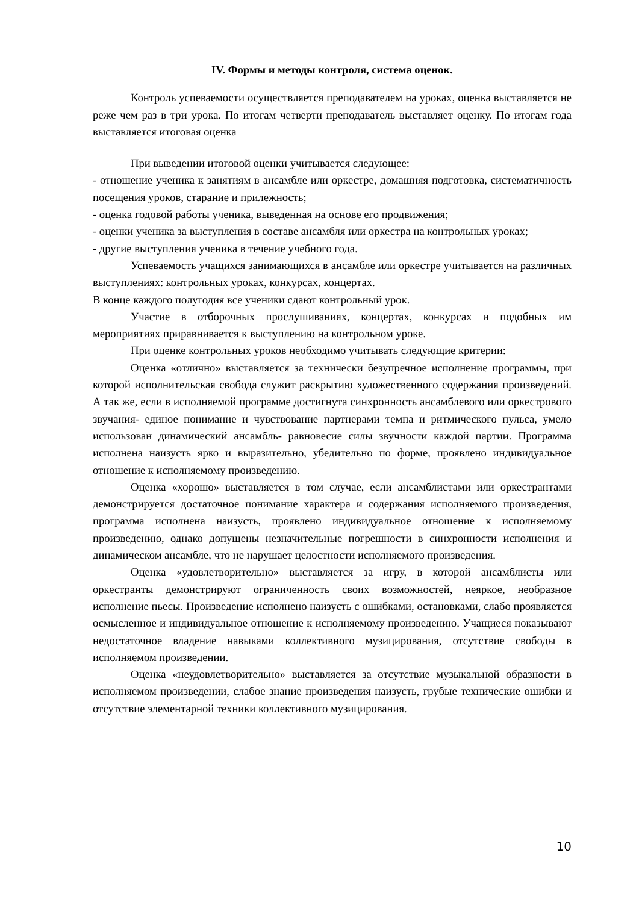IV. Формы и методы контроля, система оценок.
Контроль успеваемости осуществляется преподавателем на уроках, оценка выставляется не реже чем раз в три урока. По итогам четверти преподаватель выставляет оценку. По итогам года выставляется итоговая оценка
При выведении итоговой оценки учитывается следующее:
- отношение ученика к занятиям в ансамбле или оркестре, домашняя подготовка, систематичность посещения уроков, старание и прилежность;
- оценка годовой работы ученика, выведенная на основе его продвижения;
- оценки ученика за выступления в составе ансамбля или оркестра на контрольных уроках;
- другие выступления ученика в течение учебного года.
Успеваемость учащихся занимающихся в ансамбле или оркестре учитывается на различных выступлениях: контрольных уроках, конкурсах, концертах.
В конце каждого полугодия все ученики сдают контрольный урок.
Участие в отборочных прослушиваниях, концертах, конкурсах и подобных им мероприятиях приравнивается к выступлению на контрольном уроке.
При оценке контрольных уроков необходимо учитывать следующие критерии:
Оценка «отлично» выставляется за технически безупречное исполнение программы, при которой исполнительская свобода служит раскрытию художественного содержания произведений. А так же, если в исполняемой программе достигнута синхронность ансамблевого или оркестрового звучания- единое понимание и чувствование партнерами темпа и ритмического пульса, умело использован динамический ансамбль- равновесие силы звучности каждой партии. Программа исполнена наизусть ярко и выразительно, убедительно по форме, проявлено индивидуальное отношение к исполняемому произведению.
Оценка «хорошо» выставляется в том случае, если ансамблистами или оркестрантами демонстрируется достаточное понимание характера и содержания исполняемого произведения, программа исполнена наизусть, проявлено индивидуальное отношение к исполняемому произведению, однако допущены незначительные погрешности в синхронности исполнения и динамическом ансамбле, что не нарушает целостности исполняемого произведения.
Оценка «удовлетворительно» выставляется за игру, в которой ансамблисты или оркестранты демонстрируют ограниченность своих возможностей, неяркое, необразное исполнение пьесы. Произведение исполнено наизусть с ошибками, остановками, слабо проявляется осмысленное и индивидуальное отношение к исполняемому произведению. Учащиеся показывают недостаточное владение навыками коллективного музицирования, отсутствие свободы в исполняемом произведении.
Оценка «неудовлетворительно» выставляется за отсутствие музыкальной образности в исполняемом произведении, слабое знание произведения наизусть, грубые технические ошибки и отсутствие элементарной техники коллективного музицирования.
10